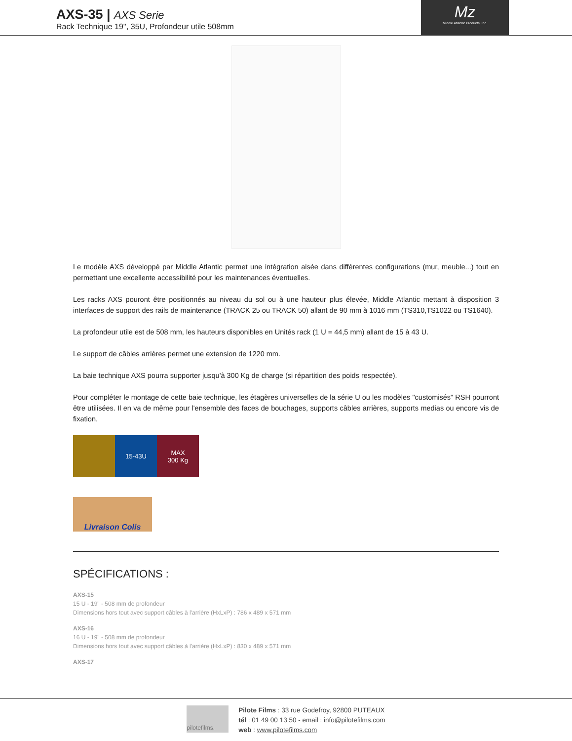AXS-35 | AXS Serie
Rack Technique 19'', 35U, Profondeur utile 508mm
Mz
Middle Atlantic Products, Inc.
Le modèle AXS développé par Middle Atlantic permet une intégration aisée dans différentes configurations (mur, meuble...) tout en permettant une excellente accessibilité pour les maintenances éventuelles.
Les racks AXS pouront être positionnés au niveau du sol ou à une hauteur plus élevée, Middle Atlantic mettant à disposition 3 interfaces de support des rails de maintenance (TRACK 25 ou TRACK 50) allant de 90 mm à 1016 mm (TS310,TS1022 ou TS1640).
La profondeur utile est de 508 mm, les hauteurs disponibles en Unités rack (1 U = 44,5 mm) allant de 15 à 43 U.
Le support de câbles arrières permet une extension de 1220 mm.
La baie technique AXS pourra supporter jusqu'à 300 Kg de charge (si répartition des poids respectée).
Pour compléter le montage de cette baie technique, les étagères universelles de la série U ou les modèles "customisés" RSH pourront être utilisées. Il en va de même pour l'ensemble des faces de bouchages, supports câbles arrières, supports medias ou encore vis de fixation.
15-43U MAX
300 Kg
Livraison Colis
SPÉCIFICATIONS :
AXS-15
15 U - 19" - 508 mm de profondeur
Dimensions hors tout avec support câbles à l'arrière (HxLxP) : 786 x 489 x 571 mm
AXS-16
16 U - 19" - 508 mm de profondeur
Dimensions hors tout avec support câbles à l'arrière (HxLxP) : 830 x 489 x 571 mm
AXS-17
pilotefilms.
Pilote Films : 33 rue Godefroy, 92800 PUTEAUX
tél : 01 49 00 13 50 - email : info@pilotefilms.com
web : www.pilotefilms.com